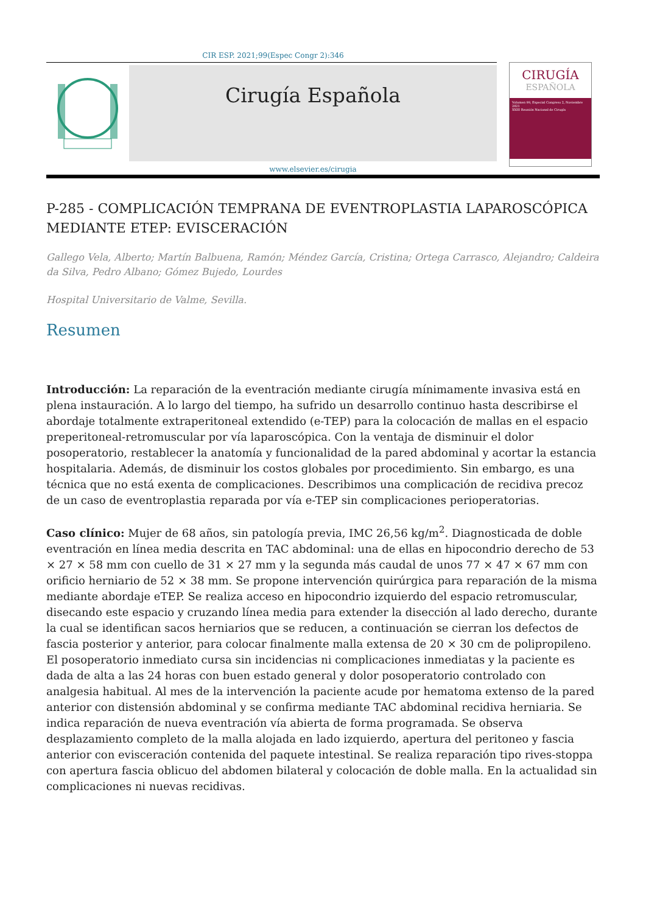CIR ESP. 2021;99(Espec Congr 2):346
Cirugía Española
www.elsevier.es/cirugia
CIRUGÍA
ESPAÑOLA
Volumen 99, Especial Congreso 2, Noviembre 2021
XXIII Reunión Nacional de Cirugía
P-285 - COMPLICACIÓN TEMPRANA DE EVENTROPLASTIA LAPAROSCÓPICA MEDIANTE ETEP: EVISCERACIÓN
Gallego Vela, Alberto; Martín Balbuena, Ramón; Méndez García, Cristina; Ortega Carrasco, Alejandro; Caldeira da Silva, Pedro Albano; Gómez Bujedo, Lourdes
Hospital Universitario de Valme, Sevilla.
Resumen
Introducción: La reparación de la eventración mediante cirugía mínimamente invasiva está en plena instauración. A lo largo del tiempo, ha sufrido un desarrollo continuo hasta describirse el abordaje totalmente extraperitoneal extendido (e-TEP) para la colocación de mallas en el espacio preperitoneal-retromuscular por vía laparoscópica. Con la ventaja de disminuir el dolor posoperatorio, restablecer la anatomía y funcionalidad de la pared abdominal y acortar la estancia hospitalaria. Además, de disminuir los costos globales por procedimiento. Sin embargo, es una técnica que no está exenta de complicaciones. Describimos una complicación de recidiva precoz de un caso de eventroplastia reparada por vía e-TEP sin complicaciones perioperatorias.
Caso clínico: Mujer de 68 años, sin patología previa, IMC 26,56 kg/m<sup>2</sup>. Diagnosticada de doble eventración en línea media descrita en TAC abdominal: una de ellas en hipocondrio derecho de 53 × 27 × 58 mm con cuello de 31 × 27 mm y la segunda más caudal de unos 77 × 47 × 67 mm con orificio herniario de 52 × 38 mm. Se propone intervención quirúrgica para reparación de la misma mediante abordaje eTEP. Se realiza acceso en hipocondrio izquierdo del espacio retromuscular, disecando este espacio y cruzando línea media para extender la disección al lado derecho, durante la cual se identifican sacos herniarios que se reducen, a continuación se cierran los defectos de fascia posterior y anterior, para colocar finalmente malla extensa de 20 × 30 cm de polipropileno. El posoperatorio inmediato cursa sin incidencias ni complicaciones inmediatas y la paciente es dada de alta a las 24 horas con buen estado general y dolor posoperatorio controlado con analgesia habitual. Al mes de la intervención la paciente acude por hematoma extenso de la pared anterior con distensión abdominal y se confirma mediante TAC abdominal recidiva herniaria. Se indica reparación de nueva eventración vía abierta de forma programada. Se observa desplazamiento completo de la malla alojada en lado izquierdo, apertura del peritoneo y fascia anterior con evisceración contenida del paquete intestinal. Se realiza reparación tipo rives-stoppa con apertura fascia oblicuo del abdomen bilateral y colocación de doble malla. En la actualidad sin complicaciones ni nuevas recidivas.